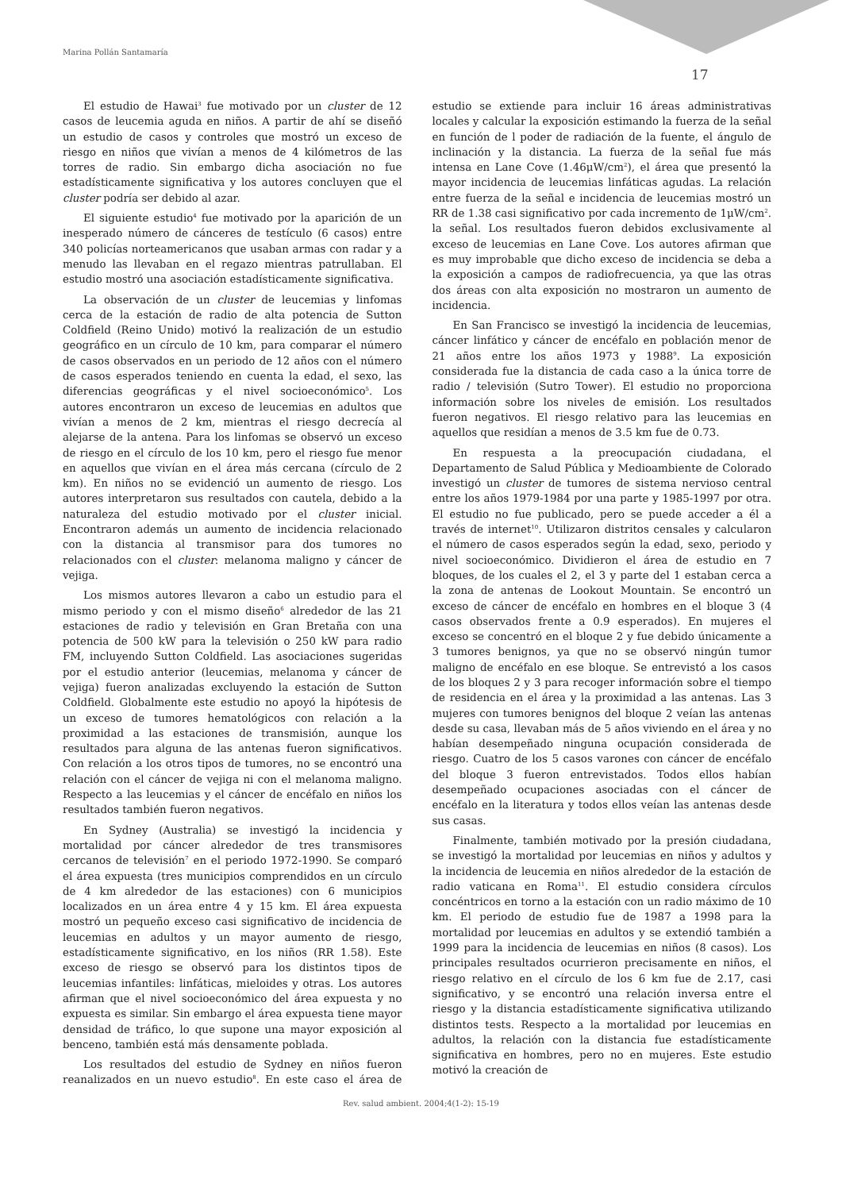Marina Pollán Santamaría
17
El estudio de Hawai<sup>3</sup> fue motivado por un cluster de 12 casos de leucemia aguda en niños. A partir de ahí se diseñó un estudio de casos y controles que mostró un exceso de riesgo en niños que vivían a menos de 4 kilómetros de las torres de radio. Sin embargo dicha asociación no fue estadísticamente significativa y los autores concluyen que el cluster podría ser debido al azar.
El siguiente estudio<sup>4</sup> fue motivado por la aparición de un inesperado número de cánceres de testículo (6 casos) entre 340 policías norteamericanos que usaban armas con radar y a menudo las llevaban en el regazo mientras patrullaban. El estudio mostró una asociación estadísticamente significativa.
La observación de un cluster de leucemias y linfomas cerca de la estación de radio de alta potencia de Sutton Coldfield (Reino Unido) motivó la realización de un estudio geográfico en un círculo de 10 km, para comparar el número de casos observados en un periodo de 12 años con el número de casos esperados teniendo en cuenta la edad, el sexo, las diferencias geográficas y el nivel socioeconómico<sup>5</sup>. Los autores encontraron un exceso de leucemias en adultos que vivían a menos de 2 km, mientras el riesgo decrecía al alejarse de la antena. Para los linfomas se observó un exceso de riesgo en el círculo de los 10 km, pero el riesgo fue menor en aquellos que vivían en el área más cercana (círculo de 2 km). En niños no se evidenció un aumento de riesgo. Los autores interpretaron sus resultados con cautela, debido a la naturaleza del estudio motivado por el cluster inicial. Encontraron además un aumento de incidencia relacionado con la distancia al transmisor para dos tumores no relacionados con el cluster: melanoma maligno y cáncer de vejiga.
Los mismos autores llevaron a cabo un estudio para el mismo periodo y con el mismo diseño<sup>6</sup> alrededor de las 21 estaciones de radio y televisión en Gran Bretaña con una potencia de 500 kW para la televisión o 250 kW para radio FM, incluyendo Sutton Coldfield. Las asociaciones sugeridas por el estudio anterior (leucemias, melanoma y cáncer de vejiga) fueron analizadas excluyendo la estación de Sutton Coldfield. Globalmente este estudio no apoyó la hipótesis de un exceso de tumores hematológicos con relación a la proximidad a las estaciones de transmisión, aunque los resultados para alguna de las antenas fueron significativos. Con relación a los otros tipos de tumores, no se encontró una relación con el cáncer de vejiga ni con el melanoma maligno. Respecto a las leucemias y el cáncer de encéfalo en niños los resultados también fueron negativos.
En Sydney (Australia) se investigó la incidencia y mortalidad por cáncer alrededor de tres transmisores cercanos de televisión<sup>7</sup> en el periodo 1972-1990. Se comparó el área expuesta (tres municipios comprendidos en un círculo de 4 km alrededor de las estaciones) con 6 municipios localizados en un área entre 4 y 15 km. El área expuesta mostró un pequeño exceso casi significativo de incidencia de leucemias en adultos y un mayor aumento de riesgo, estadísticamente significativo, en los niños (RR 1.58). Este exceso de riesgo se observó para los distintos tipos de leucemias infantiles: linfáticas, mieloides y otras. Los autores afirman que el nivel socioeconómico del área expuesta y no expuesta es similar. Sin embargo el área expuesta tiene mayor densidad de tráfico, lo que supone una mayor exposición al benceno, también está más densamente poblada.
Los resultados del estudio de Sydney en niños fueron reanalizados en un nuevo estudio<sup>8</sup>. En este caso el área de estudio se extiende para incluir 16 áreas administrativas locales y calcular la exposición estimando la fuerza de la señal en función de l poder de radiación de la fuente, el ángulo de inclinación y la distancia. La fuerza de la señal fue más intensa en Lane Cove (1.46μW/cm<sup>2</sup>), el área que presentó la mayor incidencia de leucemias linfáticas agudas. La relación entre fuerza de la señal e incidencia de leucemias mostró un RR de 1.38 casi significativo por cada incremento de 1μW/cm<sup>2</sup>. la señal. Los resultados fueron debidos exclusivamente al exceso de leucemias en Lane Cove. Los autores afirman que es muy improbable que dicho exceso de incidencia se deba a la exposición a campos de radiofrecuencia, ya que las otras dos áreas con alta exposición no mostraron un aumento de incidencia.
En San Francisco se investigó la incidencia de leucemias, cáncer linfático y cáncer de encéfalo en población menor de 21 años entre los años 1973 y 1988<sup>9</sup>. La exposición considerada fue la distancia de cada caso a la única torre de radio / televisión (Sutro Tower). El estudio no proporciona información sobre los niveles de emisión. Los resultados fueron negativos. El riesgo relativo para las leucemias en aquellos que residían a menos de 3.5 km fue de 0.73.
En respuesta a la preocupación ciudadana, el Departamento de Salud Pública y Medioambiente de Colorado investigó un cluster de tumores de sistema nervioso central entre los años 1979-1984 por una parte y 1985-1997 por otra. El estudio no fue publicado, pero se puede acceder a él a través de internet<sup>10</sup>. Utilizaron distritos censales y calcularon el número de casos esperados según la edad, sexo, periodo y nivel socioeconómico. Dividieron el área de estudio en 7 bloques, de los cuales el 2, el 3 y parte del 1 estaban cerca a la zona de antenas de Lookout Mountain. Se encontró un exceso de cáncer de encéfalo en hombres en el bloque 3 (4 casos observados frente a 0.9 esperados). En mujeres el exceso se concentró en el bloque 2 y fue debido únicamente a 3 tumores benignos, ya que no se observó ningún tumor maligno de encéfalo en ese bloque. Se entrevistó a los casos de los bloques 2 y 3 para recoger información sobre el tiempo de residencia en el área y la proximidad a las antenas. Las 3 mujeres con tumores benignos del bloque 2 veían las antenas desde su casa, llevaban más de 5 años viviendo en el área y no habían desempeñado ninguna ocupación considerada de riesgo. Cuatro de los 5 casos varones con cáncer de encéfalo del bloque 3 fueron entrevistados. Todos ellos habían desempeñado ocupaciones asociadas con el cáncer de encéfalo en la literatura y todos ellos veían las antenas desde sus casas.
Finalmente, también motivado por la presión ciudadana, se investigó la mortalidad por leucemias en niños y adultos y la incidencia de leucemia en niños alrededor de la estación de radio vaticana en Roma<sup>11</sup>. El estudio considera círculos concéntricos en torno a la estación con un radio máximo de 10 km. El periodo de estudio fue de 1987 a 1998 para la mortalidad por leucemias en adultos y se extendió también a 1999 para la incidencia de leucemias en niños (8 casos). Los principales resultados ocurrieron precisamente en niños, el riesgo relativo en el círculo de los 6 km fue de 2.17, casi significativo, y se encontró una relación inversa entre el riesgo y la distancia estadísticamente significativa utilizando distintos tests. Respecto a la mortalidad por leucemias en adultos, la relación con la distancia fue estadísticamente significativa en hombres, pero no en mujeres. Este estudio motivó la creación de
Rev. salud ambient. 2004;4(1-2): 15-19